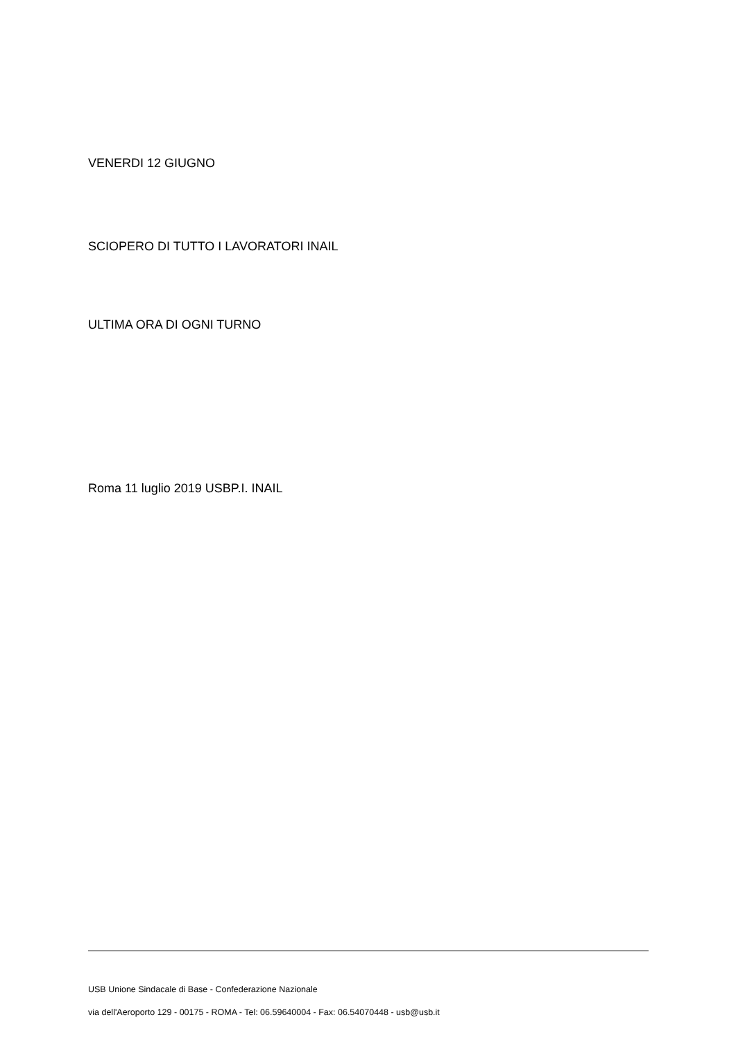VENERDI 12 GIUGNO
SCIOPERO DI TUTTO I LAVORATORI INAIL
ULTIMA ORA DI OGNI TURNO
Roma 11 luglio 2019 USBP.I. INAIL
USB Unione Sindacale di Base - Confederazione Nazionale
via dell'Aeroporto 129 - 00175 - ROMA - Tel: 06.59640004 - Fax: 06.54070448 - usb@usb.it